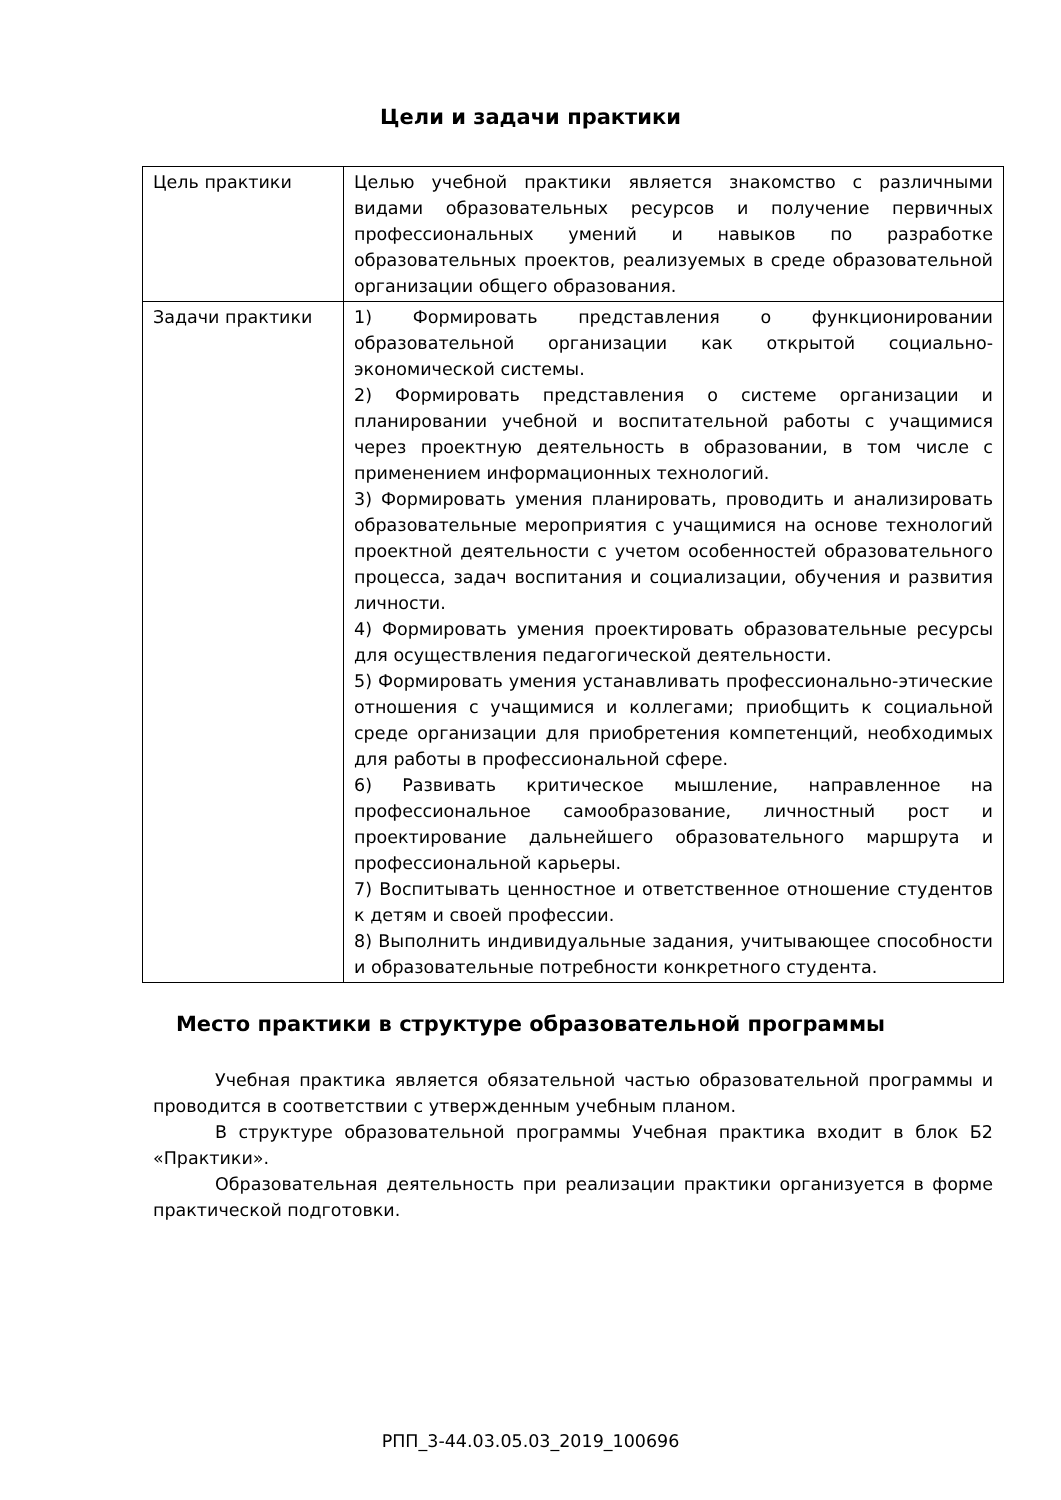Цели и задачи практики
| Цель практики | Целью учебной практики является знакомство с различными видами образовательных ресурсов и получение первичных профессиональных умений и навыков по разработке образовательных проектов, реализуемых в среде образовательной организации общего образования. |
| Задачи практики | 1) Формировать представления о функционировании образовательной организации как открытой социально-экономической системы. 2) Формировать представления о системе организации и планировании учебной и воспитательной работы с учащимися через проектную деятельность в образовании, в том числе с применением информационных технологий. 3) Формировать умения планировать, проводить и анализировать образовательные мероприятия с учащимися на основе технологий проектной деятельности с учетом особенностей образовательного процесса, задач воспитания и социализации, обучения и развития личности. 4) Формировать умения проектировать образовательные ресурсы для осуществления педагогической деятельности. 5) Формировать умения устанавливать профессионально-этические отношения с учащимися и коллегами; приобщить к социальной среде организации для приобретения компетенций, необходимых для работы в профессиональной сфере. 6) Развивать критическое мышление, направленное на профессиональное самообразование, личностный рост и проектирование дальнейшего образовательного маршрута и профессиональной карьеры. 7) Воспитывать ценностное и ответственное отношение студентов к детям и своей профессии. 8) Выполнить индивидуальные задания, учитывающее способности и образовательные потребности конкретного студента. |
Место практики в структуре образовательной программы
Учебная практика является обязательной частью образовательной программы и проводится в соответствии с утвержденным учебным планом.
В структуре образовательной программы Учебная практика входит в блок Б2 «Практики».
Образовательная деятельность при реализации практики организуется в форме практической подготовки.
РПП_3-44.03.05.03_2019_100696